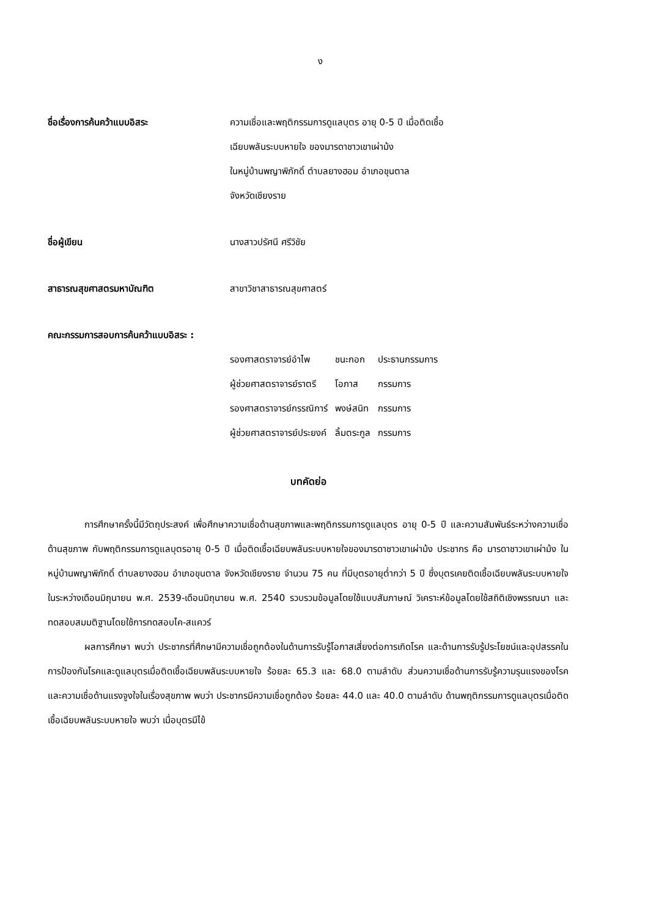ง
ชื่อเรื่องการค้นคว้าแบบอิสระ ความเชื่อและพฤติกรรมการดูแลบุตร อายุ 0-5 ปี เมื่อติดเชื้อ
เฉียบพลันระบบหายใจ ของมารดาชาวเขาเผ่าม้ง
ในหมู่บ้านพญาพิภักดิ์ ตำบลยางฮอม อำเภอขุนตาล
จังหวัดเชียงราย
ชื่อผู้เขียน นางสาวปรัศนี ศรีวิชัย
สาธารณสุขศาสตรมหาบัณฑิต สาขาวิชาสาธารณสุขศาสตร์
คณะกรรมการสอบการค้นคว้าแบบอิสระ :
| รองศาสตราจารย์อำไพ | ชนะกอก | ประธานกรรมการ |
| ผู้ช่วยศาสตราจารย์ราตรี | โอภาส | กรรมการ |
| รองศาสตราจารย์กรรณิการ์ | พงษ์สนิท | กรรมการ |
| ผู้ช่วยศาสตราจารย์ประยงค์ | ลิ้มตระกูล | กรรมการ |
บทคัดย่อ
การศึกษาครั้งนี้มีวัตถุประสงค์ เพื่อศึกษาความเชื่อด้านสุขภาพและพฤติกรรมการดูแลบุตร อายุ 0-5 ปี และความสัมพันธ์ระหว่างความเชื่อด้านสุขภาพ กับพฤติกรรมการดูแลบุตรอายุ 0-5 ปี เมื่อติดเชื้อเฉียบพลันระบบหายใจของมารดาชาวเขาเผ่าม้ง ประชากร คือ มารดาชาวเขาเผ่าม้ง ในหมู่บ้านพญาพิภักดิ์ ตำบลยางฮอม อำเภอขุนตาล จังหวัดเชียงราย จำนวน 75 คน ที่มีบุตรอายุต่ำกว่า 5 ปี ซึ่งบุตรเคยติดเชื้อเฉียบพลันระบบหายใจ ในระหว่างเดือนมิถุนายน พ.ศ. 2539-เดือนมิถุนายน พ.ศ. 2540 รวบรวมข้อมูลโดยใช้แบบสัมภาษณ์ วิเคราะห์ข้อมูลโดยใช้สถิติเชิงพรรณนา และทดสอบสมมติฐานโดยใช้การทดสอบไค-สแควร์
ผลการศึกษา พบว่า ประชากรที่ศึกษามีความเชื่อถูกต้องในด้านการรับรู้โอกาสเสี่ยงต่อการเกิดโรค และด้านการรับรู้ประโยชน์และอุปสรรคในการป้องกันโรคและดูแลบุตรเมื่อติดเชื้อเฉียบพลันระบบหายใจ ร้อยละ 65.3 และ 68.0 ตามลำดับ ส่วนความเชื่อด้านการรับรู้ความรุนแรงของโรค และความเชื่อด้านแรงจูงใจในเรื่องสุขภาพ พบว่า ประชากรมีความเชื่อถูกต้อง ร้อยละ 44.0 และ 40.0 ตามลำดับ ด้านพฤติกรรมการดูแลบุตรเมื่อติดเชื้อเฉียบพลันระบบหายใจ พบว่า เมื่อบุตรมีไข้